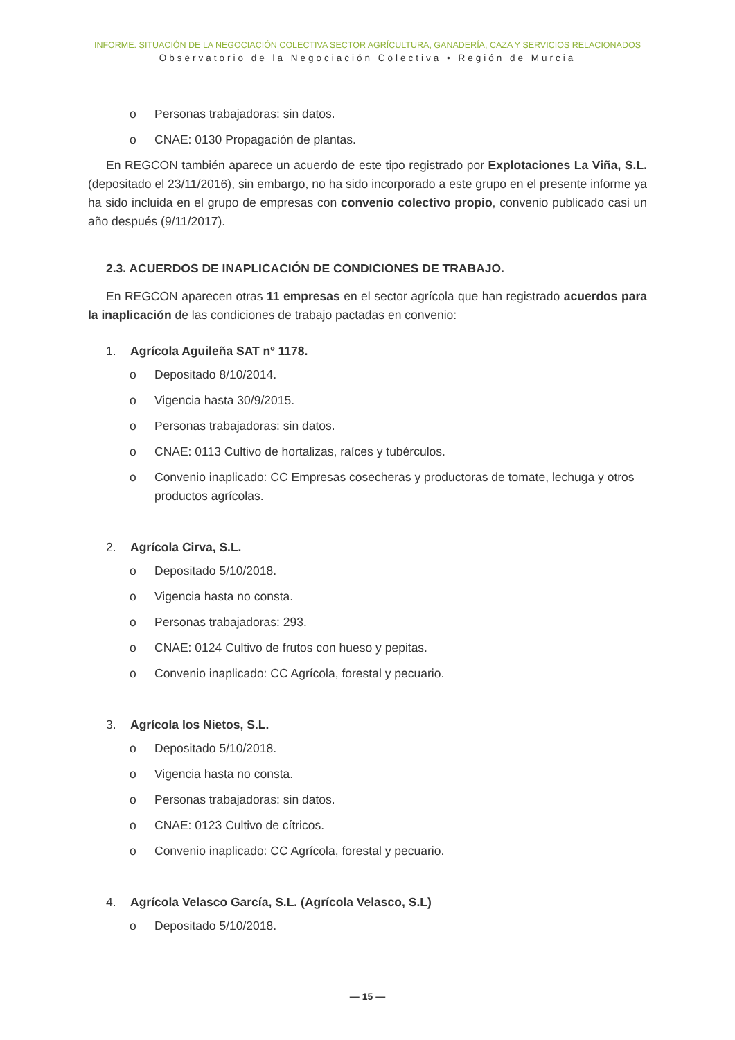INFORME. SITUACIÓN DE LA NEGOCIACIÓN COLECTIVA SECTOR AGRÍCULTURA, GANADERÍA, CAZA Y SERVICIOS RELACIONADOS
Observatorio de la Negociación Colectiva • Región de Murcia
o Personas trabajadoras: sin datos.
o CNAE: 0130 Propagación de plantas.
En REGCON también aparece un acuerdo de este tipo registrado por Explotaciones La Viña, S.L. (depositado el 23/11/2016), sin embargo, no ha sido incorporado a este grupo en el presente informe ya ha sido incluida en el grupo de empresas con convenio colectivo propio, convenio publicado casi un año después (9/11/2017).
2.3. ACUERDOS DE INAPLICACIÓN DE CONDICIONES DE TRABAJO.
En REGCON aparecen otras 11 empresas en el sector agrícola que han registrado acuerdos para la inaplicación de las condiciones de trabajo pactadas en convenio:
1. Agrícola Aguileña SAT nº 1178.
o Depositado 8/10/2014.
o Vigencia hasta 30/9/2015.
o Personas trabajadoras: sin datos.
o CNAE: 0113 Cultivo de hortalizas, raíces y tubérculos.
o Convenio inaplicado: CC Empresas cosecheras y productoras de tomate, lechuga y otros productos agrícolas.
2. Agrícola Cirva, S.L.
o Depositado 5/10/2018.
o Vigencia hasta no consta.
o Personas trabajadoras: 293.
o CNAE: 0124 Cultivo de frutos con hueso y pepitas.
o Convenio inaplicado: CC Agrícola, forestal y pecuario.
3. Agrícola los Nietos, S.L.
o Depositado 5/10/2018.
o Vigencia hasta no consta.
o Personas trabajadoras: sin datos.
o CNAE: 0123 Cultivo de cítricos.
o Convenio inaplicado: CC Agrícola, forestal y pecuario.
4. Agrícola Velasco García, S.L. (Agrícola Velasco, S.L)
o Depositado 5/10/2018.
— 15 —